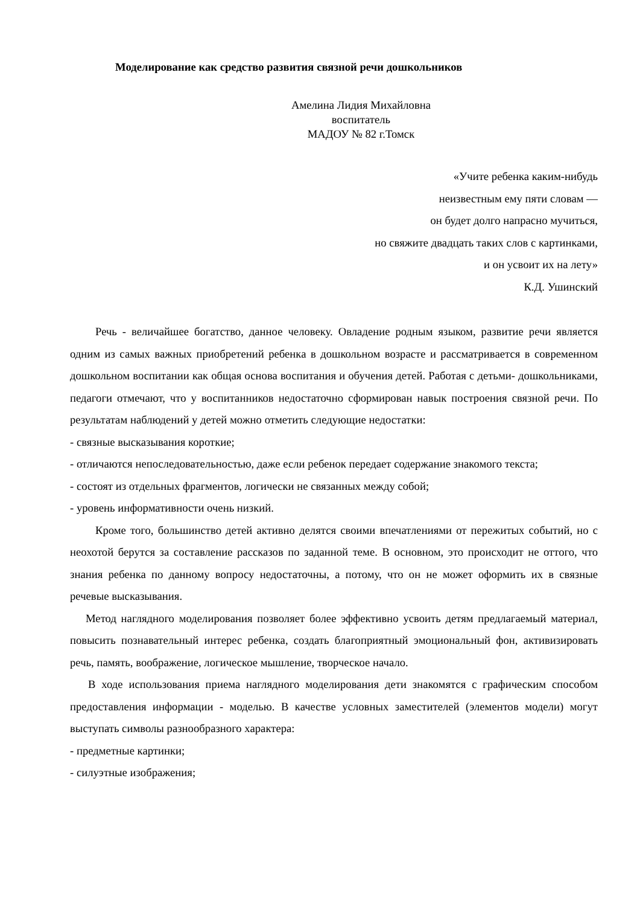Моделирование как средство развития связной речи дошкольников
Амелина Лидия Михайловна
воспитатель
МАДОУ № 82 г.Томск
«Учите ребенка каким-нибудь
неизвестным ему пяти словам —
он будет долго напрасно мучиться,
но свяжите двадцать таких слов с картинками,
и он усвоит их на лету»
К.Д. Ушинский
Речь - величайшее богатство, данное человеку. Овладение родным языком, развитие речи является одним из самых важных приобретений ребенка в дошкольном возрасте и рассматривается в современном дошкольном воспитании как общая основа воспитания и обучения детей. Работая с детьми- дошкольниками, педагоги отмечают, что у воспитанников недостаточно сформирован навык построения связной речи. По результатам наблюдений у детей можно отметить следующие недостатки:
- связные высказывания короткие;
- отличаются непоследовательностью, даже если ребенок передает содержание знакомого текста;
- состоят из отдельных фрагментов, логически не связанных между собой;
- уровень информативности очень низкий.
Кроме того, большинство детей активно делятся своими впечатлениями от пережитых событий, но с неохотой берутся за составление рассказов по заданной теме. В основном, это происходит не оттого, что знания ребенка по данному вопросу недостаточны, а потому, что он не может оформить их в связные речевые высказывания.
Метод наглядного моделирования позволяет более эффективно усвоить детям предлагаемый материал, повысить познавательный интерес ребенка, создать благоприятный эмоциональный фон, активизировать речь, память, воображение, логическое мышление, творческое начало.
В ходе использования приема наглядного моделирования дети знакомятся с графическим способом предоставления информации - моделью. В качестве условных заместителей (элементов модели) могут выступать символы разнообразного характера:
- предметные картинки;
- силуэтные изображения;